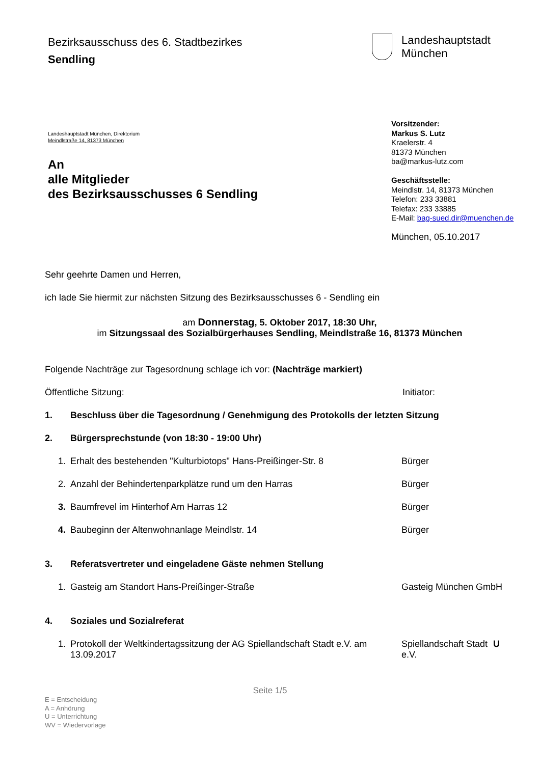Bezirksausschuss des 6. Stadtbezirkes
Sendling
Landeshauptstadt
München
Landeshauptstadt München, Direktorium
Meindlstraße 14, 81373 München
An
alle Mitglieder
des Bezirksausschusses 6 Sendling
Vorsitzender:
Markus S. Lutz
Kraelerstr. 4
81373 München
ba@markus-lutz.com
Geschäftsstelle:
Meindlstr. 14, 81373 München
Telefon: 233 33881
Telefax: 233 33885
E-Mail: bag-sued.dir@muenchen.de
München, 05.10.2017
Sehr geehrte Damen und Herren,
ich lade Sie hiermit zur nächsten Sitzung des Bezirksausschusses 6 - Sendling ein
am Donnerstag, 5. Oktober 2017, 18:30 Uhr,
im Sitzungssaal des Sozialbürgerhauses Sendling, Meindlstraße 16, 81373 München
Folgende Nachträge zur Tagesordnung schlage ich vor: (Nachträge markiert)
Öffentliche Sitzung: Initiator:
1. Beschluss über die Tagesordnung / Genehmigung des Protokolls der letzten Sitzung
2. Bürgersprechstunde (von 18:30 - 19:00 Uhr)
1. Erhalt des bestehenden "Kulturbiotops" Hans-Preißinger-Str. 8
Bürger
2. Anzahl der Behindertenparkplätze rund um den Harras Bürger
3. Baumfrevel im Hinterhof Am Harras 12 Bürger
4. Baubeginn der Altenwohnanlage Meindlstr. 14 Bürger
3. Referatsvertreter und eingeladene Gäste nehmen Stellung
1. Gasteig am Standort Hans-Preißinger-Straße Gasteig München GmbH
4. Soziales und Sozialreferat
1. Protokoll der Weltkindertagssitzung der AG Spiellandschaft Stadt e.V. am 13.09.2017
Spiellandschaft Stadt e.V.
U
Seite 1/5
E = Entscheidung
A = Anhörung
U = Unterrichtung
WV = Wiedervorlage